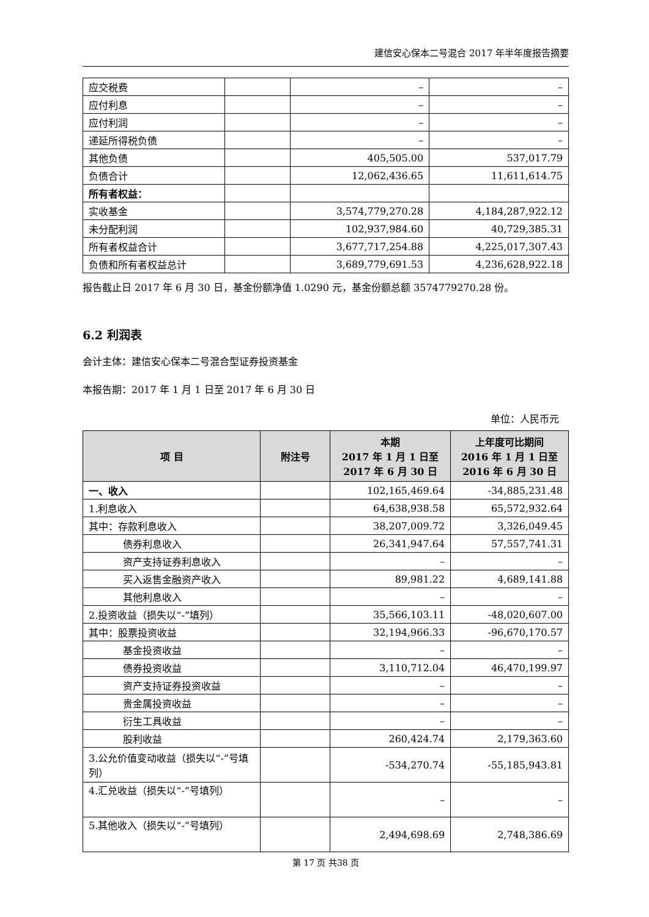建信安心保本二号混合 2017 年半年度报告摘要
| 应交税费 | | – | – |
| 应付利息 | | – | – |
| 应付利润 | | – | – |
| 递延所得税负债 | | – | – |
| 其他负债 | | 405,505.00 | 537,017.79 |
| 负债合计 | | 12,062,436.65 | 11,611,614.75 |
| 所有者权益： | | | |
| 实收基金 | | 3,574,779,270.28 | 4,184,287,922.12 |
| 未分配利润 | | 102,937,984.60 | 40,729,385.31 |
| 所有者权益合计 | | 3,677,717,254.88 | 4,225,017,307.43 |
| 负债和所有者权益总计 | | 3,689,779,691.53 | 4,236,628,922.18 |
报告截止日 2017 年 6 月 30 日，基金份额净值 1.0290 元，基金份额总额 3574779270.28 份。
6.2 利润表
会计主体：建信安心保本二号混合型证券投资基金
本报告期：2017 年 1 月 1 日至 2017 年 6 月 30 日
单位：人民币元
| 项 目 | 附注号 | 本期 2017 年 1 月 1 日至 2017 年 6 月 30 日 | 上年度可比期间 2016 年 1 月 1 日至 2016 年 6 月 30 日 |
| --- | --- | --- | --- |
| 一、收入 | | 102,165,469.64 | -34,885,231.48 |
| 1.利息收入 | | 64,638,938.58 | 65,572,932.64 |
| 其中：存款利息收入 | | 38,207,009.72 | 3,326,049.45 |
| 债券利息收入 | | 26,341,947.64 | 57,557,741.31 |
| 资产支持证券利息收入 | | – | – |
| 买入返售金融资产收入 | | 89,981.22 | 4,689,141.88 |
| 其他利息收入 | | – | – |
| 2.投资收益（损失以“-”填列） | | 35,566,103.11 | -48,020,607.00 |
| 其中：股票投资收益 | | 32,194,966.33 | -96,670,170.57 |
| 基金投资收益 | | – | – |
| 债券投资收益 | | 3,110,712.04 | 46,470,199.97 |
| 资产支持证券投资收益 | | – | – |
| 贵金属投资收益 | | – | – |
| 衍生工具收益 | | – | – |
| 股利收益 | | 260,424.74 | 2,179,363.60 |
| 3.公允价值变动收益（损失以“-”号填列） | | -534,270.74 | -55,185,943.81 |
| 4.汇兑收益（损失以“-”号填列） | | – | – |
| 5.其他收入（损失以“-”号填列） | | 2,494,698.69 | 2,748,386.69 |
第 17 页 共38 页